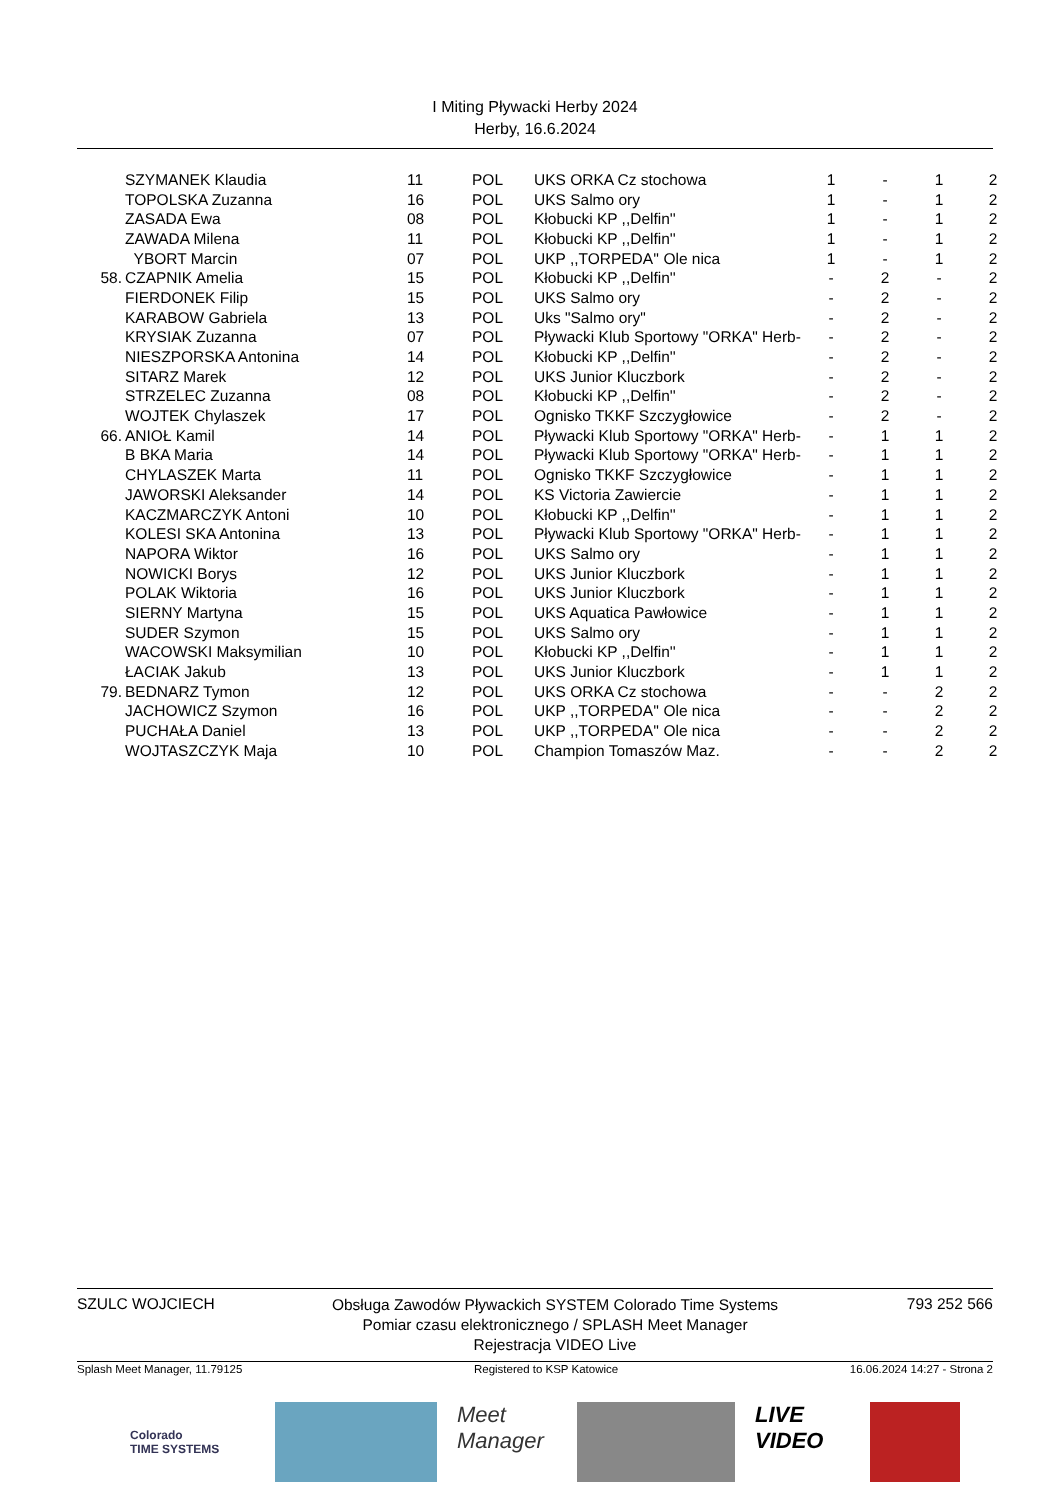I Miting Pływacki Herby 2024
Herby, 16.6.2024
| | SZYMANEK Klaudia | 11 | POL | UKS ORKA Cz stochowa | 1 | - | 1 | 2 |
| | TOPOLSKA Zuzanna | 16 | POL | UKS Salmo ory | 1 | - | 1 | 2 |
| | ZASADA Ewa | 08 | POL | Kłobucki KP ,,Delfin'' | 1 | - | 1 | 2 |
| | ZAWADA Milena | 11 | POL | Kłobucki KP ,,Delfin'' | 1 | - | 1 | 2 |
| | YBORT Marcin | 07 | POL | UKP ,,TORPEDA'' Ole nica | 1 | - | 1 | 2 |
| 58. | CZAPNIK Amelia | 15 | POL | Kłobucki KP ,,Delfin'' | - | 2 | - | 2 |
| | FIERDONEK Filip | 15 | POL | UKS Salmo ory | - | 2 | - | 2 |
| | KARABOW Gabriela | 13 | POL | Uks "Salmo ory" | - | 2 | - | 2 |
| | KRYSIAK Zuzanna | 07 | POL | Pływacki Klub Sportowy "ORKA" Herb- | - | 2 | - | 2 |
| | NIESZPORSKA Antonina | 14 | POL | Kłobucki KP ,,Delfin'' | - | 2 | - | 2 |
| | SITARZ Marek | 12 | POL | UKS Junior Kluczbork | - | 2 | - | 2 |
| | STRZELEC Zuzanna | 08 | POL | Kłobucki KP ,,Delfin'' | - | 2 | - | 2 |
| | WOJTEK Chylaszek | 17 | POL | Ognisko TKKF Szczygłowice | - | 2 | - | 2 |
| 66. | ANIOŁ Kamil | 14 | POL | Pływacki Klub Sportowy "ORKA" Herb- | - | 1 | 1 | 2 |
| | B BKA Maria | 14 | POL | Pływacki Klub Sportowy "ORKA" Herb- | - | 1 | 1 | 2 |
| | CHYLASZEK Marta | 11 | POL | Ognisko TKKF Szczygłowice | - | 1 | 1 | 2 |
| | JAWORSKI Aleksander | 14 | POL | KS Victoria Zawiercie | - | 1 | 1 | 2 |
| | KACZMARCZYK Antoni | 10 | POL | Kłobucki KP ,,Delfin'' | - | 1 | 1 | 2 |
| | KOLESI SKA Antonina | 13 | POL | Pływacki Klub Sportowy "ORKA" Herb- | - | 1 | 1 | 2 |
| | NAPORA Wiktor | 16 | POL | UKS Salmo ory | - | 1 | 1 | 2 |
| | NOWICKI Borys | 12 | POL | UKS Junior Kluczbork | - | 1 | 1 | 2 |
| | POLAK Wiktoria | 16 | POL | UKS Junior Kluczbork | - | 1 | 1 | 2 |
| | SIERNY Martyna | 15 | POL | UKS Aquatica Pawłowice | - | 1 | 1 | 2 |
| | SUDER Szymon | 15 | POL | UKS Salmo ory | - | 1 | 1 | 2 |
| | WACOWSKI Maksymilian | 10 | POL | Kłobucki KP ,,Delfin'' | - | 1 | 1 | 2 |
| | ŁACIAK Jakub | 13 | POL | UKS Junior Kluczbork | - | 1 | 1 | 2 |
| 79. | BEDNARZ Tymon | 12 | POL | UKS ORKA Cz stochowa | - | - | 2 | 2 |
| | JACHOWICZ Szymon | 16 | POL | UKP ,,TORPEDA'' Ole nica | - | - | 2 | 2 |
| | PUCHAŁA Daniel | 13 | POL | UKP ,,TORPEDA'' Ole nica | - | - | 2 | 2 |
| | WOJTASZCZYK Maja | 10 | POL | Champion Tomaszów Maz. | - | - | 2 | 2 |
SZULC WOJCIECH
Obsługa Zawodów Pływackich SYSTEM Colorado Time Systems
Pomiar czasu elektronicznego / SPLASH Meet Manager
Rejestracja VIDEO Live
793 252 566
Splash Meet Manager, 11.79125 Registered to KSP Katowice 16.06.2024 14:27 - Strona 2
Colorado
TIME SYSTEMS
Meet
Manager
LIVE
VIDEO